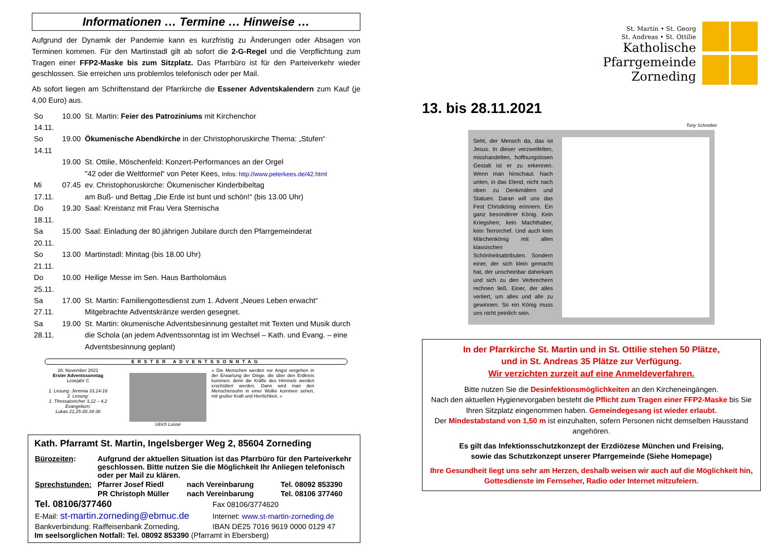Informationen … Termine … Hinweise …
Aufgrund der Dynamik der Pandemie kann es kurzfristig zu Änderungen oder Absagen von Terminen kommen. Für den Martinstadl gilt ab sofort die 2-G-Regel und die Verpflichtung zum Tragen einer FFP2-Maske bis zum Sitzplatz. Das Pfarrbüro ist für den Parteiverkehr wieder geschlossen. Sie erreichen uns problemlos telefonisch oder per Mail.
Ab sofort liegen am Schriftenstand der Pfarrkirche die Essener Adventskalendern zum Kauf (je 4,00 Euro) aus.
| So 14.11. | 10.00 | St. Martin: Feier des Patroziniums mit Kirchenchor |
| So 14.11 | 19.00 | Ökumenische Abendkirche in der Christophoruskirche Thema: „Stufen“ |
| | 19.00 | St. Ottilie, Möschenfeld: Konzert-Performances an der Orgel "42 oder die Weltformel“ von Peter Kees, Infos: http://www.peterkees.de/42.html |
| Mi 17.11. | 07.45 | ev. Christophoruskirche: Ökumenischer Kinderbibeltag am Buß- und Bettag „Die Erde ist bunt und schön!“ (bis 13.00 Uhr) |
| Do 18.11. | 19.30 | Saal: Kreistanz mit Frau Vera Sternischa |
| Sa 20.11. | 15.00 | Saal: Einladung der 80.jährigen Jubilare durch den Pfarrgemeinderat |
| So 21.11. | 13.00 | Martinstadl: Minitag (bis 18.00 Uhr) |
| Do 25.11. | 10.00 | Heilige Messe im Sen. Haus Bartholomäus |
| Sa 27.11. | 17.00 | St. Martin: Familiengottesdienst zum 1. Advent „Neues Leben erwacht“ Mitgebrachte Adventskränze werden gesegnet. |
| Sa 28.11. | 19.00 | St. Martin: ökumenische Adventsbesinnung gestaltet mit Texten und Musik durch die Schola (an jedem Adventssonntag ist im Wechsel – Kath. und Evang. – eine Adventsbesinnung geplant) |
ERSTER ADVENTSSONNTAG
28. November 2021
Erster Adventssonntag
Lesejahr C
1. Lesung: Jeremia 33,14-16
2. Lesung:
1. Thessalonicher 3,12 – 4,2
Evangelium:
Lukas 21,25-28.34-36
Ulrich Loose » Die Menschen werden vor Angst vergehen in der Erwartung der Dinge, die über den Erdkreis kommen; denn die Kräfte des Himmels werden erschüttert werden. Dann wird man den Menschensohn in einer Wolke kommen sehen, mit großer Kraft und Herrlichkeit. «
Kath. Pfarramt St. Martin, Ingelsberger Weg 2, 85604 Zorneding
| Bürozeiten : | Aufgrund der aktuellen Situation ist das Pfarrbüro für den Parteiverkehr geschlossen. Bitte nutzen Sie die Möglichkeit Ihr Anliegen telefonisch oder per Mail zu klären. | | |
| Sprechstunden: | Pfarrer Josef Riedl | nach Vereinbarung | Tel. 08092 853390 |
| | PR Christoph Müller | nach Vereinbarung | Tel. 08106 377460 |
| Tel. 08106/377460 | Fax 08106/3774620 |
| E-Mail: st-martin.zorneding@ebmuc.de | Internet: www.st-martin-zorneding.de |
| Bankverbindung: Raiffeisenbank Zorneding, | IBAN DE25 7016 9619 0000 0129 47 |
Im seelsorglichen Notfall: Tel. 08092 853390 (Pfarramt in Ebersberg)
St. Martin • St. Georg
St. Andreas • St. Ottilie
Katholische
Pfarrgemeinde
Zorneding
13. bis 28.11.2021
Tony Schreiber
Seht, der Mensch da, das ist Jesus. In dieser verzweifelten, misshandelten, hoffnungslosen Gestalt ist er zu erkennen. Wenn man hinschaut. Nach unten, in das Elend, nicht nach oben zu Denkmälern und Statuen. Daran will uns das Fest Christkönig erinnern. Ein ganz besonderer König. Kein Kriegsherr, kein Machthaber, kein Terrorchef. Und auch kein Märchenkönig mit allen klassischen Schönheitsattributen. Sondern einer, der sich klein gemacht hat, der unscheinbar daherkam und sich zu den Verbrechern rechnen ließ. Einer, der alles verliert, um alles und alle zu gewinnen. So ein König muss uns nicht peinlich sein.
In der Pfarrkirche St. Martin und in St. Ottilie stehen 50 Plätze,
und in St. Andreas 35 Plätze zur Verfügung.
Wir verzichten zurzeit auf eine Anmeldeverfahren.
Bitte nutzen Sie die Desinfektionsmöglichkeiten an den Kircheneingängen.
Nach den aktuellen Hygienevorgaben besteht die Pflicht zum Tragen einer FFP2-Maske bis Sie Ihren Sitzplatz eingenommen haben. Gemeindegesang ist wieder erlaubt.
Der Mindestabstand von 1,50 m ist einzuhalten, sofern Personen nicht demselben Hausstand angehören.
Es gilt das Infektionsschutzkonzept der Erzdiözese München und Freising,
sowie das Schutzkonzept unserer Pfarrgemeinde (Siehe Homepage)
Ihre Gesundheit liegt uns sehr am Herzen, deshalb weisen wir auch auf die Möglichkeit hin, Gottesdienste im Fernseher, Radio oder Internet mitzufeiern.